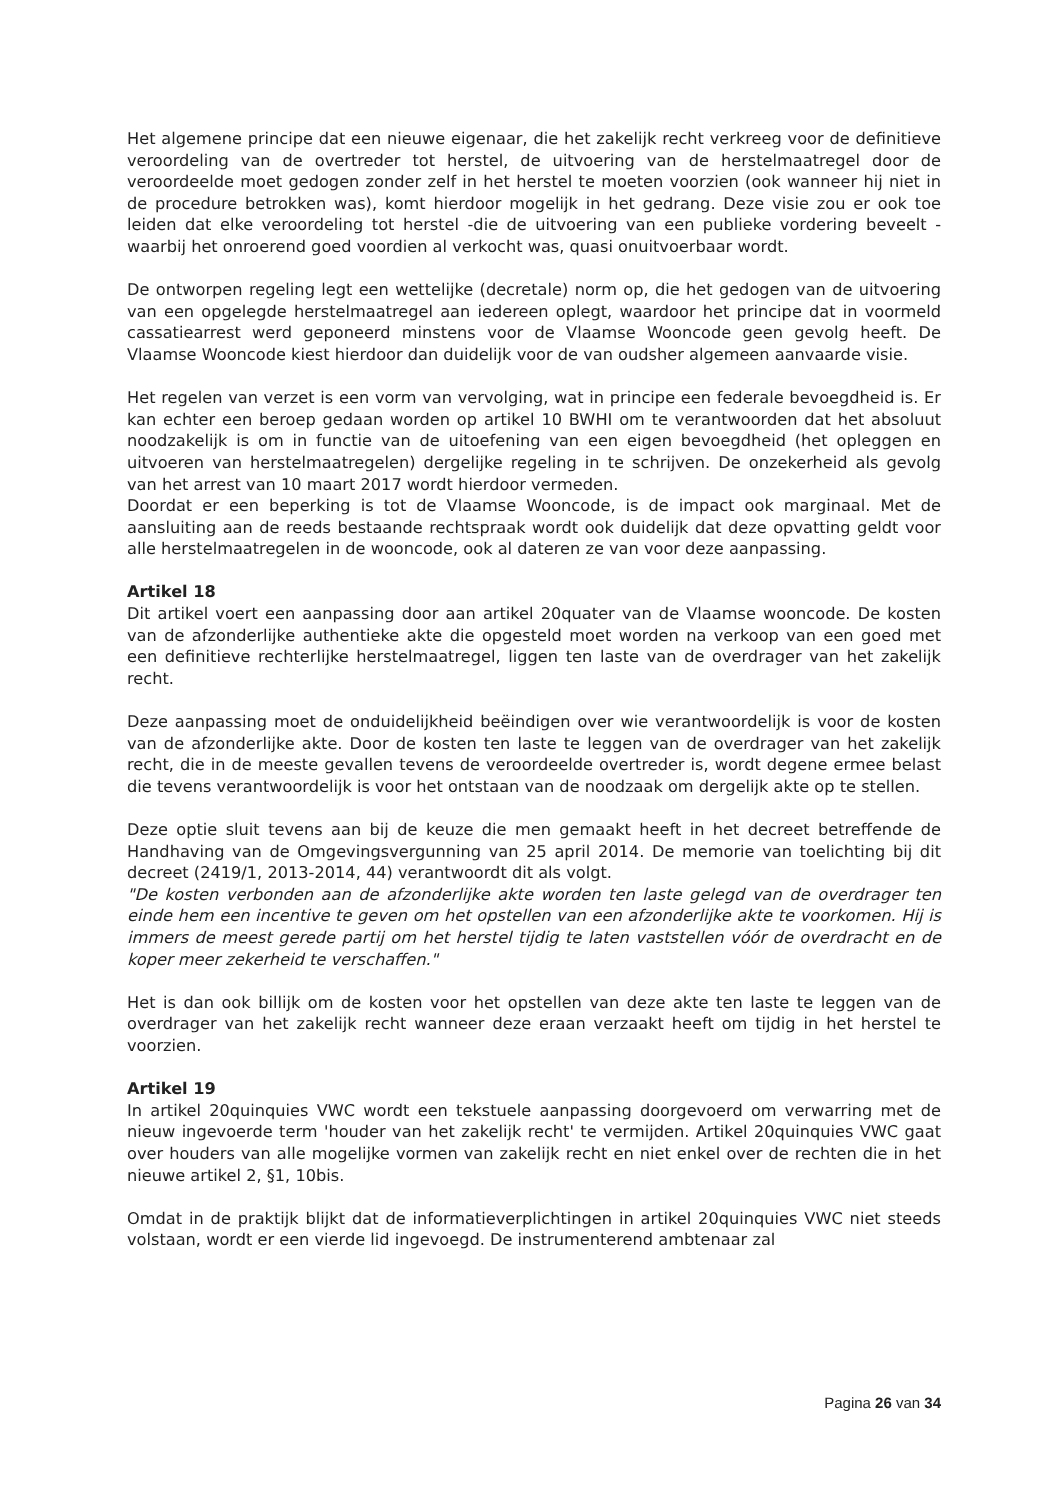Het algemene principe dat een nieuwe eigenaar, die het zakelijk recht verkreeg voor de definitieve veroordeling van de overtreder tot herstel, de uitvoering van de herstelmaatregel door de veroordeelde moet gedogen zonder zelf in het herstel te moeten voorzien (ook wanneer hij niet in de procedure betrokken was), komt hierdoor mogelijk in het gedrang. Deze visie zou er ook toe leiden dat elke veroordeling tot herstel -die de uitvoering van een publieke vordering beveelt - waarbij het onroerend goed voordien al verkocht was, quasi onuitvoerbaar wordt.
De ontworpen regeling legt een wettelijke (decretale) norm op, die het gedogen van de uitvoering van een opgelegde herstelmaatregel aan iedereen oplegt, waardoor het principe dat in voormeld cassatiearrest werd geponeerd minstens voor de Vlaamse Wooncode geen gevolg heeft. De Vlaamse Wooncode kiest hierdoor dan duidelijk voor de van oudsher algemeen aanvaarde visie.
Het regelen van verzet is een vorm van vervolging, wat in principe een federale bevoegdheid is. Er kan echter een beroep gedaan worden op artikel 10 BWHI om te verantwoorden dat het absoluut noodzakelijk is om in functie van de uitoefening van een eigen bevoegdheid (het opleggen en uitvoeren van herstelmaatregelen) dergelijke regeling in te schrijven. De onzekerheid als gevolg van het arrest van 10 maart 2017 wordt hierdoor vermeden.
Doordat er een beperking is tot de Vlaamse Wooncode, is de impact ook marginaal. Met de aansluiting aan de reeds bestaande rechtspraak wordt ook duidelijk dat deze opvatting geldt voor alle herstelmaatregelen in de wooncode, ook al dateren ze van voor deze aanpassing.
Artikel 18
Dit artikel voert een aanpassing door aan artikel 20quater van de Vlaamse wooncode. De kosten van de afzonderlijke authentieke akte die opgesteld moet worden na verkoop van een goed met een definitieve rechterlijke herstelmaatregel, liggen ten laste van de overdrager van het zakelijk recht.
Deze aanpassing moet de onduidelijkheid beëindigen over wie verantwoordelijk is voor de kosten van de afzonderlijke akte. Door de kosten ten laste te leggen van de overdrager van het zakelijk recht, die in de meeste gevallen tevens de veroordeelde overtreder is, wordt degene ermee belast die tevens verantwoordelijk is voor het ontstaan van de noodzaak om dergelijk akte op te stellen.
Deze optie sluit tevens aan bij de keuze die men gemaakt heeft in het decreet betreffende de Handhaving van de Omgevingsvergunning van 25 april 2014. De memorie van toelichting bij dit decreet (2419/1, 2013-2014, 44) verantwoordt dit als volgt.
"De kosten verbonden aan de afzonderlijke akte worden ten laste gelegd van de overdrager ten einde hem een incentive te geven om het opstellen van een afzonderlijke akte te voorkomen. Hij is immers de meest gerede partij om het herstel tijdig te laten vaststellen vóór de overdracht en de koper meer zekerheid te verschaffen."
Het is dan ook billijk om de kosten voor het opstellen van deze akte ten laste te leggen van de overdrager van het zakelijk recht wanneer deze eraan verzaakt heeft om tijdig in het herstel te voorzien.
Artikel 19
In artikel 20quinquies VWC wordt een tekstuele aanpassing doorgevoerd om verwarring met de nieuw ingevoerde term 'houder van het zakelijk recht' te vermijden. Artikel 20quinquies VWC gaat over houders van alle mogelijke vormen van zakelijk recht en niet enkel over de rechten die in het nieuwe artikel 2, §1, 10bis.
Omdat in de praktijk blijkt dat de informatieverplichtingen in artikel 20quinquies VWC niet steeds volstaan, wordt er een vierde lid ingevoegd. De instrumenterend ambtenaar zal
Pagina 26 van 34